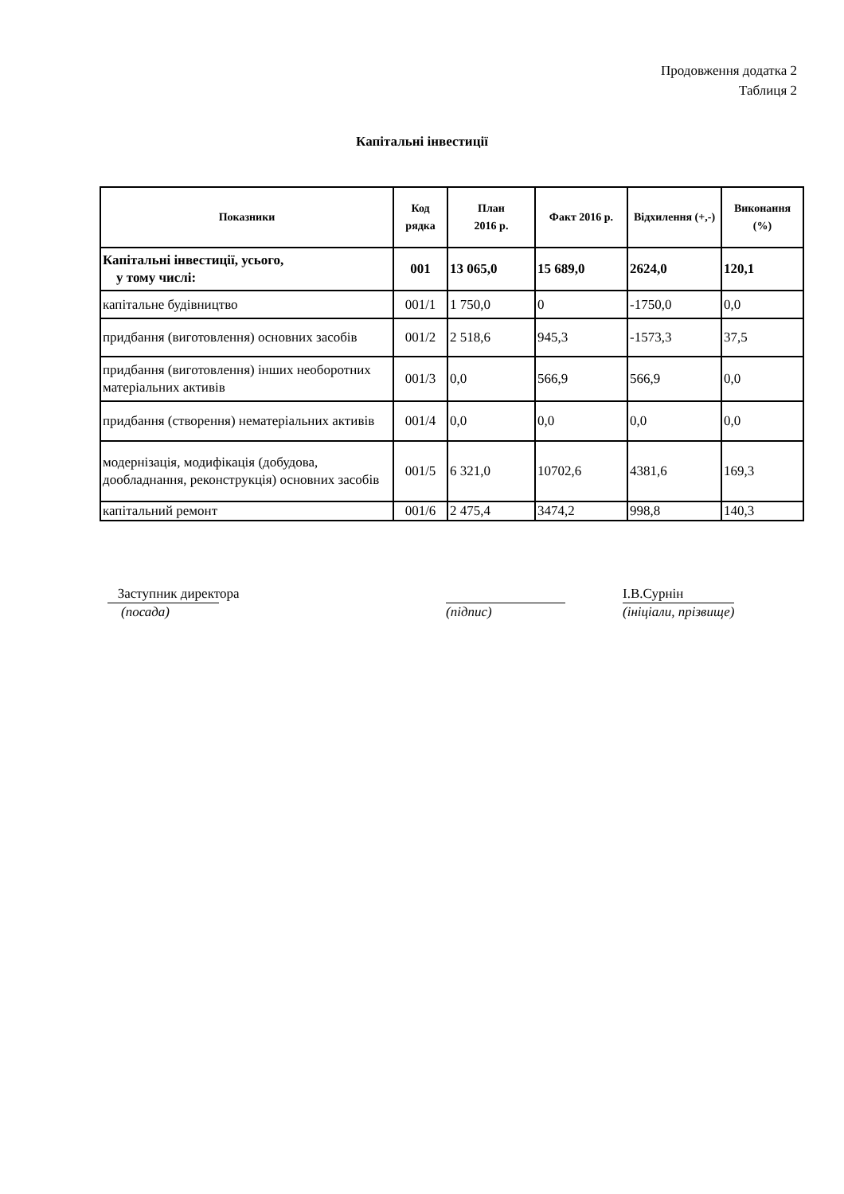Продовження додатка 2
Таблиця 2
Капітальні інвестиції
| Показники | Код рядка | План 2016 р. | Факт 2016 р. | Відхилення (+,-) | Виконання (%) |
| --- | --- | --- | --- | --- | --- |
| Капітальні інвестиції, усього, у тому числі: | 001 | 13 065,0 | 15 689,0 | 2624,0 | 120,1 |
| капітальне будівництво | 001/1 | 1 750,0 | 0 | -1750,0 | 0,0 |
| придбання (виготовлення) основних засобів | 001/2 | 2 518,6 | 945,3 | -1573,3 | 37,5 |
| придбання (виготовлення) інших необоротних матеріальних активів | 001/3 | 0,0 | 566,9 | 566,9 | 0,0 |
| придбання (створення) нематеріальних активів | 001/4 | 0,0 | 0,0 | 0,0 | 0,0 |
| модернізація, модифікація (добудова, дообладнання, реконструкція) основних засобів | 001/5 | 6 321,0 | 10702,6 | 4381,6 | 169,3 |
| капітальний ремонт | 001/6 | 2 475,4 | 3474,2 | 998,8 | 140,3 |
Заступник директора
(посада)
(підпис) І.В.Сурнін
(ініціали, прізвище)